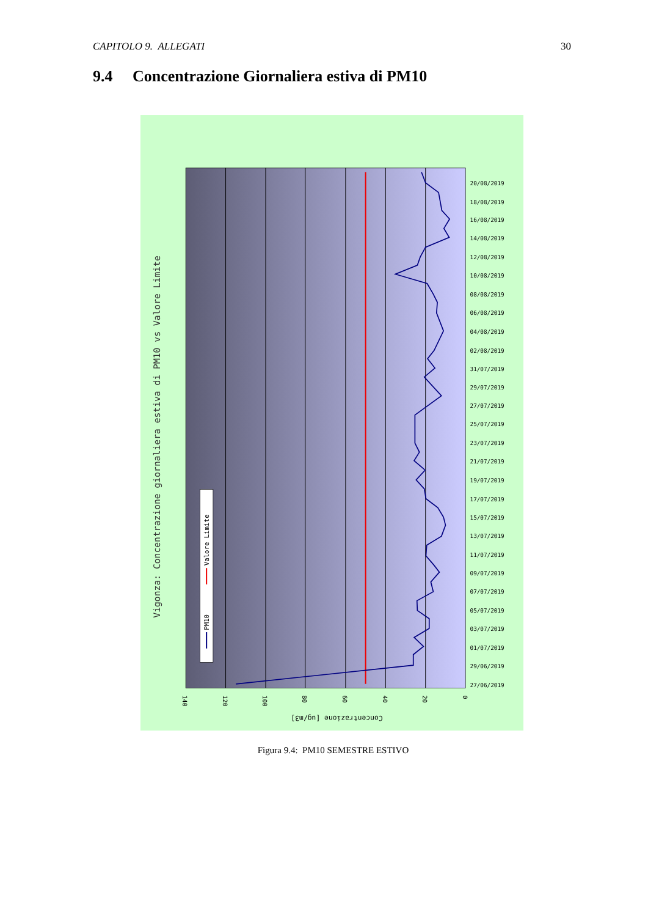CAPITOLO 9. ALLEGATI 30
9.4 Concentrazione Giornaliera estiva di PM10
Vigonza: Concentrazione giornaliera estiva di PM10 vs Valore Limite
PM10
Valore Limite
140
120
100
80
60
40
20
0
Concentrazione [ug/m3]
20/08/2019
18/08/2019
16/08/2019
14/08/2019
12/08/2019
10/08/2019
08/08/2019
06/08/2019
04/08/2019
02/08/2019
31/07/2019
29/07/2019
27/07/2019
25/07/2019
23/07/2019
21/07/2019
19/07/2019
17/07/2019
15/07/2019
13/07/2019
11/07/2019
09/07/2019
07/07/2019
05/07/2019
03/07/2019
01/07/2019
29/06/2019
27/06/2019
Figura 9.4: PM10 SEMESTRE ESTIVO